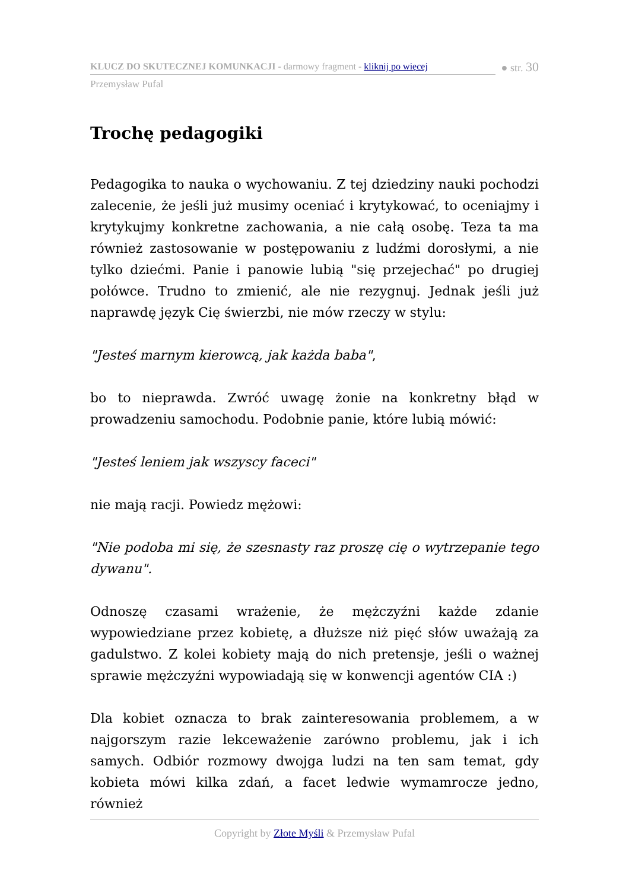KLUCZ DO SKUTECZNEJ KOMUNKACJI - darmowy fragment - kliknij po więcej
● str. 30
Przemysław Pufal
Trochę pedagogiki
Pedagogika to nauka o wychowaniu. Z tej dziedziny nauki pochodzi zalecenie, że jeśli już musimy oceniać i krytykować, to oceniajmy i krytykujmy konkretne zachowania, a nie całą osobę. Teza ta ma również zastosowanie w postępowaniu z ludźmi dorosłymi, a nie tylko dziećmi. Panie i panowie lubią "się przejechać" po drugiej połówce. Trudno to zmienić, ale nie rezygnuj. Jednak jeśli już naprawdę język Cię świerzbi, nie mów rzeczy w stylu:
"Jesteś marnym kierowcą, jak każda baba",
bo to nieprawda. Zwróć uwagę żonie na konkretny błąd w prowadzeniu samochodu. Podobnie panie, które lubią mówić:
"Jesteś leniem jak wszyscy faceci"
nie mają racji. Powiedz mężowi:
"Nie podoba mi się, że szesnasty raz proszę cię o wytrzepanie tego dywanu".
Odnoszę czasami wrażenie, że mężczyźni każde zdanie wypowiedziane przez kobietę, a dłuższe niż pięć słów uważają za gadulstwo. Z kolei kobiety mają do nich pretensje, jeśli o ważnej sprawie mężczyźni wypowiadają się w konwencji agentów CIA :)
Dla kobiet oznacza to brak zainteresowania problemem, a w najgorszym razie lekceważenie zarówno problemu, jak i ich samych. Odbiór rozmowy dwojga ludzi na ten sam temat, gdy kobieta mówi kilka zdań, a facet ledwie wymamrocze jedno, również
Copyright by Złote Myśli & Przemysław Pufal